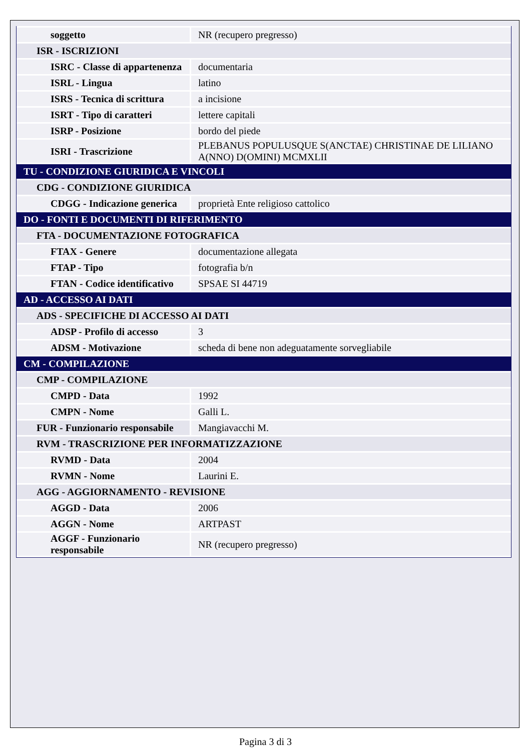| soggetto | NR (recupero pregresso) |
| ISR - ISCRIZIONI | |
| ISRC - Classe di appartenenza | documentaria |
| ISRL - Lingua | latino |
| ISRS - Tecnica di scrittura | a incisione |
| ISRT - Tipo di caratteri | lettere capitali |
| ISRP - Posizione | bordo del piede |
| ISRI - Trascrizione | PLEBANUS POPULUSQUE S(ANCTAE) CHRISTINAE DE LILIANO A(NNO) D(OMINI) MCMXLII |
| TU - CONDIZIONE GIURIDICA E VINCOLI | |
| CDG - CONDIZIONE GIURIDICA | |
| CDGG - Indicazione generica | proprietà Ente religioso cattolico |
| DO - FONTI E DOCUMENTI DI RIFERIMENTO | |
| FTA - DOCUMENTAZIONE FOTOGRAFICA | |
| FTAX - Genere | documentazione allegata |
| FTAP - Tipo | fotografia b/n |
| FTAN - Codice identificativo | SPSAE SI 44719 |
| AD - ACCESSO AI DATI | |
| ADS - SPECIFICHE DI ACCESSO AI DATI | |
| ADSP - Profilo di accesso | 3 |
| ADSM - Motivazione | scheda di bene non adeguatamente sorvegliabile |
| CM - COMPILAZIONE | |
| CMP - COMPILAZIONE | |
| CMPD - Data | 1992 |
| CMPN - Nome | Galli L. |
| FUR - Funzionario responsabile | Mangiavacchi M. |
| RVM - TRASCRIZIONE PER INFORMATIZZAZIONE | |
| RVMD - Data | 2004 |
| RVMN - Nome | Laurini E. |
| AGG - AGGIORNAMENTO - REVISIONE | |
| AGGD - Data | 2006 |
| AGGN - Nome | ARTPAST |
| AGGF - Funzionario responsabile | NR (recupero pregresso) |
Pagina 3 di 3